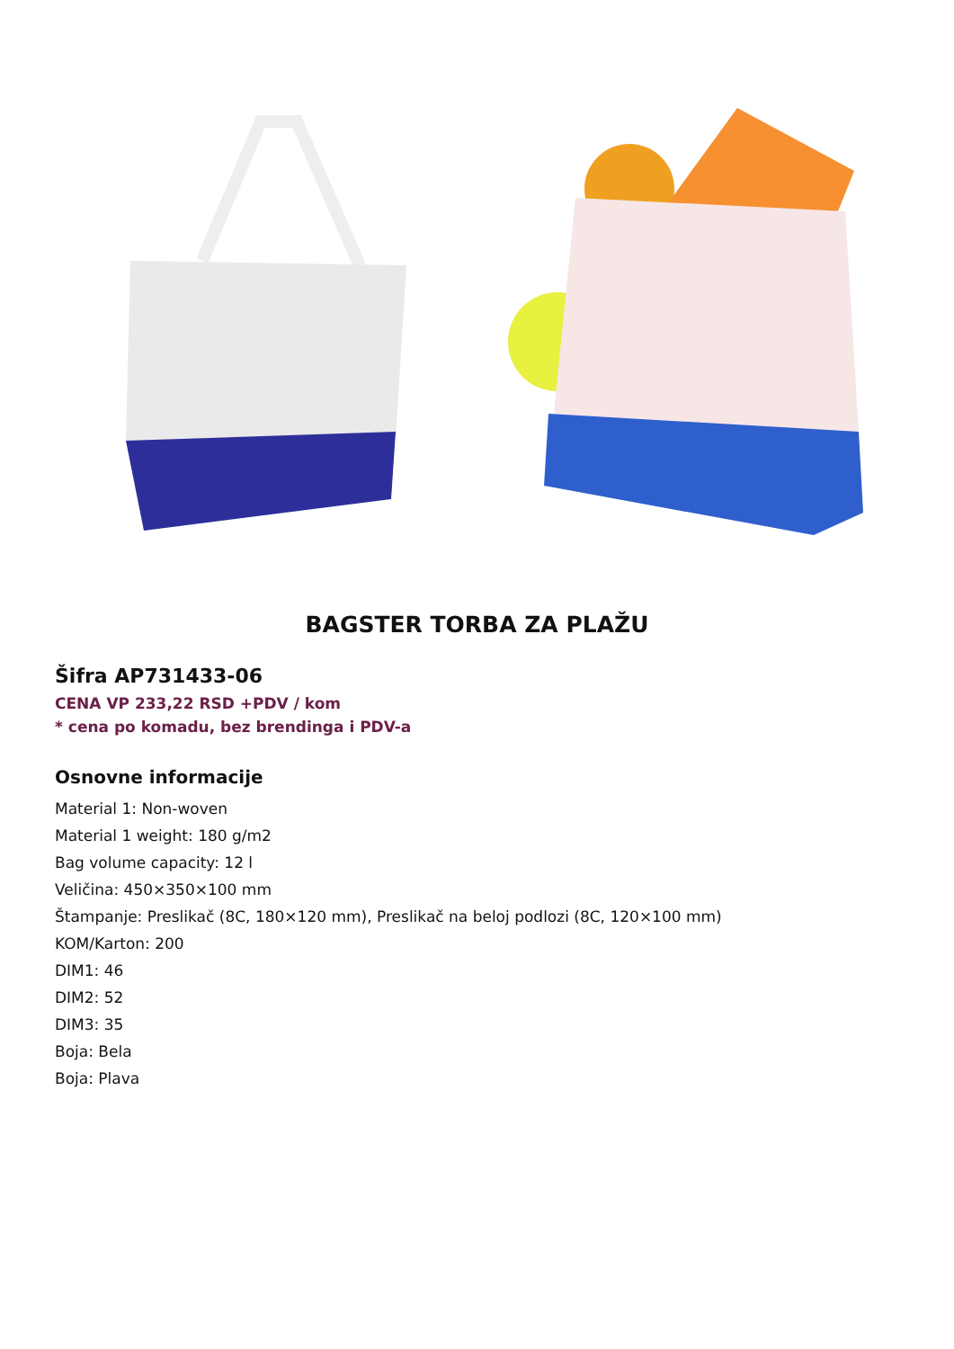BAGSTER TORBA ZA PLAŽU
Šifra AP731433-06
CENA VP 233,22 RSD +PDV / kom
* cena po komadu, bez brendinga i PDV-a
Osnovne informacije
Material 1: Non-woven
Material 1 weight: 180 g/m2
Bag volume capacity: 12 l
Veličina: 450×350×100 mm
Štampanje: Preslikač (8C, 180×120 mm), Preslikač na beloj podlozi (8C, 120×100 mm)
KOM/Karton: 200
DIM1: 46
DIM2: 52
DIM3: 35
Boja: Bela
Boja: Plava